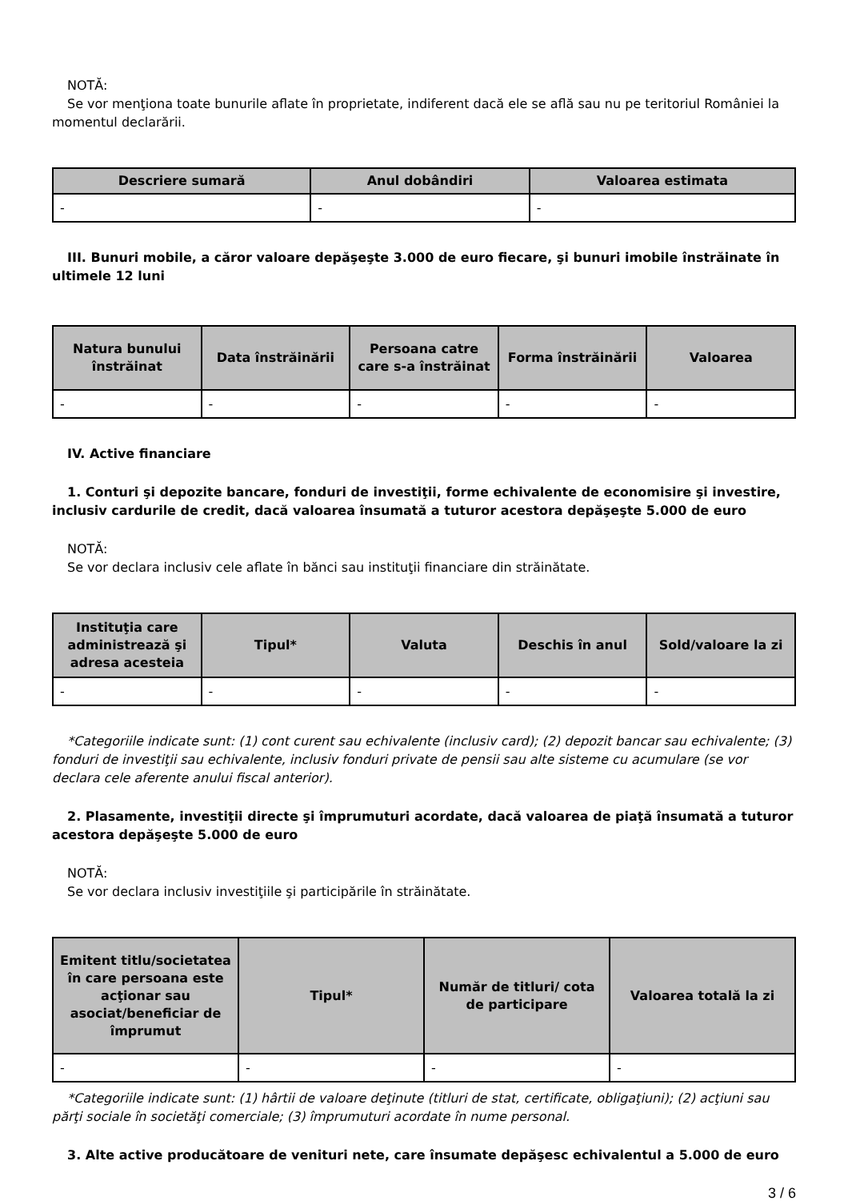NOTĂ:
Se vor menţiona toate bunurile aflate în proprietate, indiferent dacă ele se află sau nu pe teritoriul României la momentul declarării.
| Descriere sumară | Anul dobândiri | Valoarea estimata |
| --- | --- | --- |
| - | - | - |
III. Bunuri mobile, a căror valoare depăşeşte 3.000 de euro fiecare, şi bunuri imobile înstrăinate în ultimele 12 luni
| Natura bunului înstrăinat | Data înstrăinării | Persoana catre care s-a înstrăinat | Forma înstrăinării | Valoarea |
| --- | --- | --- | --- | --- |
| - | - | - | - | - |
IV. Active financiare
1. Conturi şi depozite bancare, fonduri de investiţii, forme echivalente de economisire şi investire, inclusiv cardurile de credit, dacă valoarea însumată a tuturor acestora depăşeşte 5.000 de euro
NOTĂ:
Se vor declara inclusiv cele aflate în bănci sau instituţii financiare din străinătate.
| Instituţia care administrează şi adresa acesteia | Tipul* | Valuta | Deschis în anul | Sold/valoare la zi |
| --- | --- | --- | --- | --- |
| - | - | - | - | - |
*Categoriile indicate sunt: (1) cont curent sau echivalente (inclusiv card); (2) depozit bancar sau echivalente; (3) fonduri de investiţii sau echivalente, inclusiv fonduri private de pensii sau alte sisteme cu acumulare (se vor declara cele aferente anului fiscal anterior).
2. Plasamente, investiţii directe şi împrumuturi acordate, dacă valoarea de piaţă însumată a tuturor acestora depăşeşte 5.000 de euro
NOTĂ:
Se vor declara inclusiv investiţiile şi participările în străinătate.
| Emitent titlu/societatea în care persoana este acţionar sau asociat/beneficiar de împrumut | Tipul* | Număr de titluri/ cota de participare | Valoarea totală la zi |
| --- | --- | --- | --- |
| - | - | - | - |
*Categoriile indicate sunt: (1) hârtii de valoare deţinute (titluri de stat, certificate, obligaţiuni); (2) acţiuni sau părţi sociale în societăţi comerciale; (3) împrumuturi acordate în nume personal.
3. Alte active producătoare de venituri nete, care însumate depăşesc echivalentul a 5.000 de euro
3 / 6